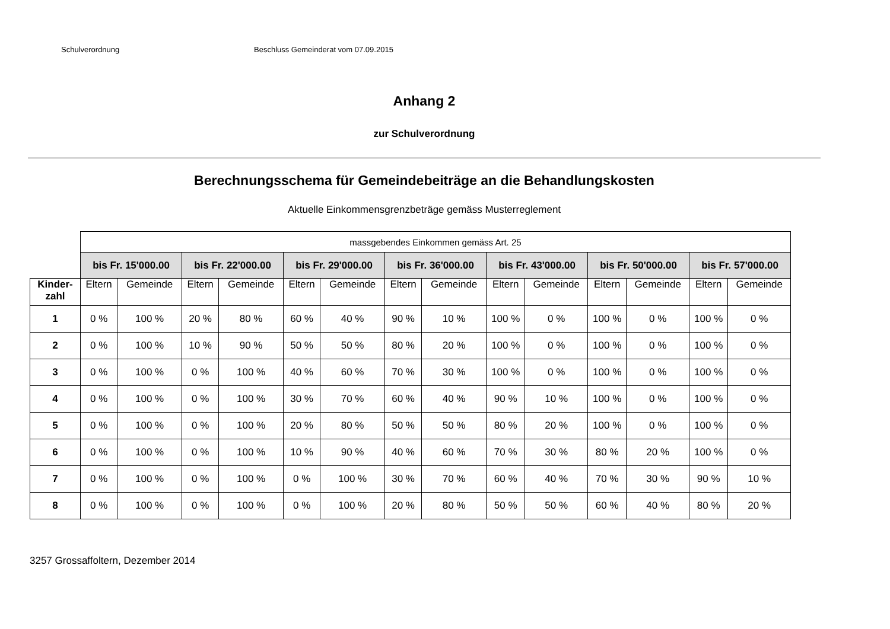Schulverordnung Beschluss Gemeinderat vom 07.09.2015
Anhang 2
zur Schulverordnung
Berechnungsschema für Gemeindebeiträge an die Behandlungskosten
Aktuelle Einkommensgrenzbeträge gemäss Musterreglement
| | massgebendes Einkommen gemäss Art. 25 | | | | | | | | | | | | | |
| | bis Fr. 15'000.00 | | bis Fr. 22'000.00 | | bis Fr. 29'000.00 | | bis Fr. 36'000.00 | | bis Fr. 43'000.00 | | bis Fr. 50'000.00 | | bis Fr. 57'000.00 | |
| Kinder- zahl | Eltern | Gemeinde | Eltern | Gemeinde | Eltern | Gemeinde | Eltern | Gemeinde | Eltern | Gemeinde | Eltern | Gemeinde | Eltern | Gemeinde |
| 1 | 0 % | 100 % | 20 % | 80 % | 60 % | 40 % | 90 % | 10 % | 100 % | 0 % | 100 % | 0 % | 100 % | 0 % |
| 2 | 0 % | 100 % | 10 % | 90 % | 50 % | 50 % | 80 % | 20 % | 100 % | 0 % | 100 % | 0 % | 100 % | 0 % |
| 3 | 0 % | 100 % | 0 % | 100 % | 40 % | 60 % | 70 % | 30 % | 100 % | 0 % | 100 % | 0 % | 100 % | 0 % |
| 4 | 0 % | 100 % | 0 % | 100 % | 30 % | 70 % | 60 % | 40 % | 90 % | 10 % | 100 % | 0 % | 100 % | 0 % |
| 5 | 0 % | 100 % | 0 % | 100 % | 20 % | 80 % | 50 % | 50 % | 80 % | 20 % | 100 % | 0 % | 100 % | 0 % |
| 6 | 0 % | 100 % | 0 % | 100 % | 10 % | 90 % | 40 % | 60 % | 70 % | 30 % | 80 % | 20 % | 100 % | 0 % |
| 7 | 0 % | 100 % | 0 % | 100 % | 0 % | 100 % | 30 % | 70 % | 60 % | 40 % | 70 % | 30 % | 90 % | 10 % |
| 8 | 0 % | 100 % | 0 % | 100 % | 0 % | 100 % | 20 % | 80 % | 50 % | 50 % | 60 % | 40 % | 80 % | 20 % |
3257 Grossaffoltern, Dezember 2014